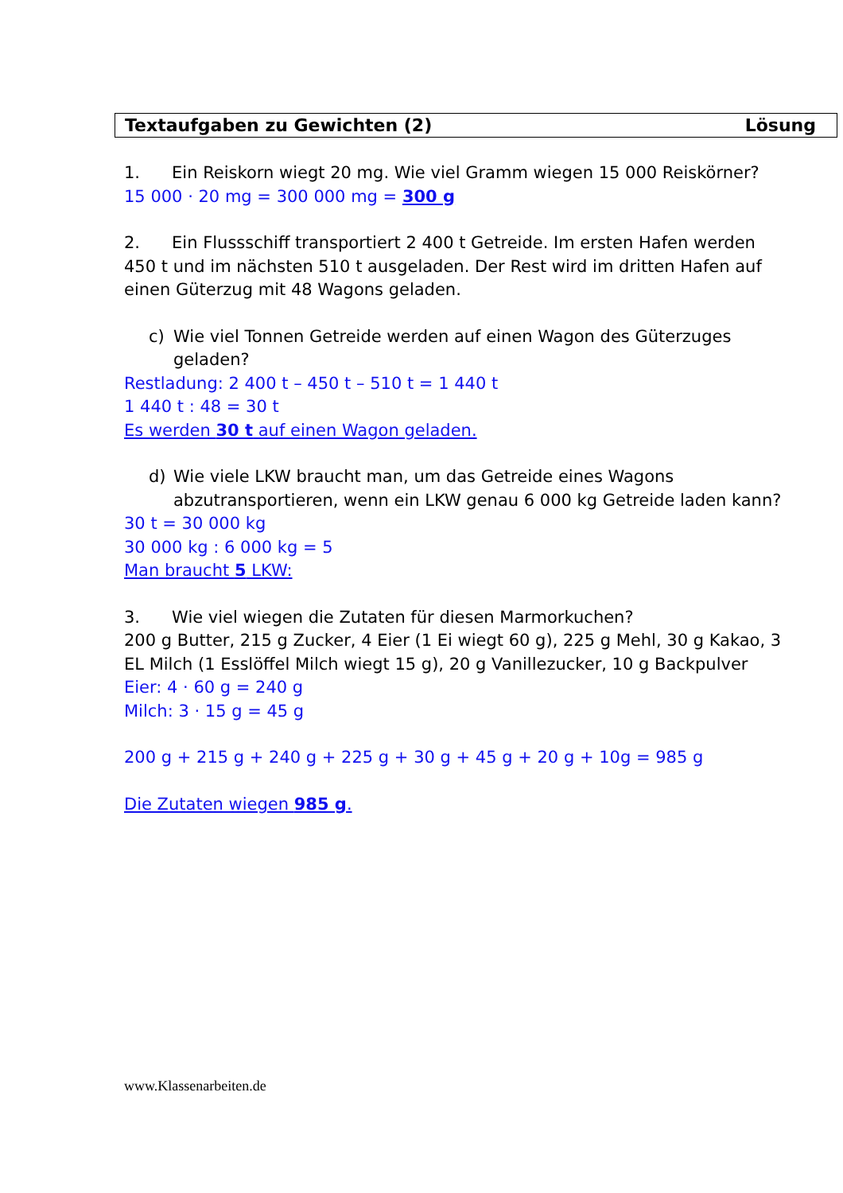Textaufgaben zu Gewichten (2) Lösung
1. Ein Reiskorn wiegt 20 mg. Wie viel Gramm wiegen 15 000 Reiskörner?
15 000 · 20 mg = 300 000 mg = 300 g
2. Ein Flussschiff transportiert 2 400 t Getreide. Im ersten Hafen werden 450 t und im nächsten 510 t ausgeladen. Der Rest wird im dritten Hafen auf einen Güterzug mit 48 Wagons geladen.
c) Wie viel Tonnen Getreide werden auf einen Wagon des Güterzuges geladen?
Restladung: 2 400 t – 450 t – 510 t = 1 440 t
1 440 t : 48 = 30 t
Es werden 30 t auf einen Wagon geladen.
d) Wie viele LKW braucht man, um das Getreide eines Wagons abzutransportieren, wenn ein LKW genau 6 000 kg Getreide laden kann?
30 t = 30 000 kg
30 000 kg : 6 000 kg = 5
Man braucht 5 LKW:
3. Wie viel wiegen die Zutaten für diesen Marmorkuchen?
200 g Butter, 215 g Zucker, 4 Eier (1 Ei wiegt 60 g), 225 g Mehl, 30 g Kakao, 3 EL Milch (1 Esslöffel Milch wiegt 15 g), 20 g Vanillezucker, 10 g Backpulver
Eier: 4 · 60 g = 240 g
Milch: 3 · 15 g = 45 g
200 g + 215 g + 240 g + 225 g + 30 g + 45 g + 20 g + 10g = 985 g
Die Zutaten wiegen 985 g.
www.Klassenarbeiten.de